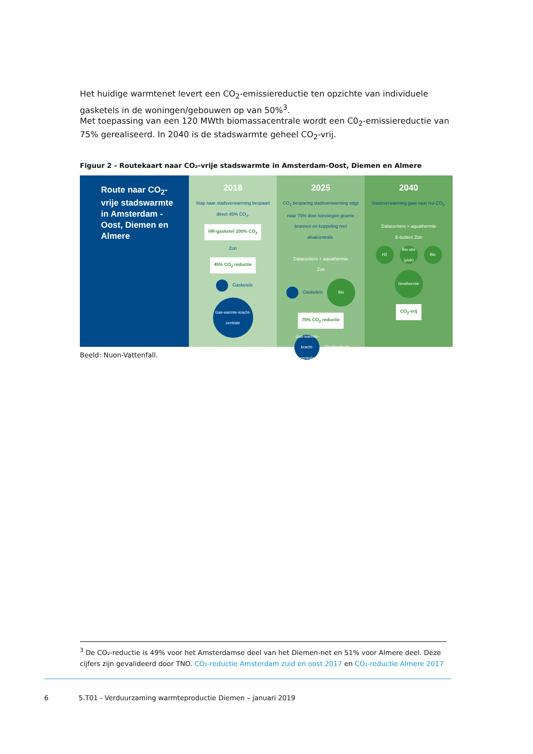Het huidige warmtenet levert een CO<sub>2</sub>-emissiereductie ten opzichte van individuele gasketels in de woningen/gebouwen op van 50%<sup>3</sup>.
Met toepassing van een 120 MWth biomassacentrale wordt een C0<sub>2</sub>-emissiereductie van 75% gerealiseerd. In 2040 is de stadswarmte geheel CO<sub>2</sub>-vrij.
Figuur 2 - Routekaart naar CO₂-vrije stadswarmte in Amsterdam-Oost, Diemen en Almere
Route naar CO<sub>2</sub>-vrije stadswarmte in Amsterdam -Oost, Diemen en Almere
2018
Stap naar stadsverwarming bespaart direct 45% CO<sub>2</sub>.
HR-gasketel 100% CO<sub>2</sub>
Zon
45% CO<sub>2</sub> reductie
Gasketels
Gas-warmte-kracht-centrale
2025
CO<sub>2</sub> besparing stadsverwarming stijgt naar 75% door toevoegen groene bronnen en koppeling met afvalcentrale.
Datacenters + aquathermie
Zon
Gasketels Bio
75% CO<sub>2</sub> reductie
Gas-warmte-kracht-centrale Afvalcentrale
2040
Stadsverwarming gaat naar nul CO<sub>2</sub>.
Datacenters + aquathermie
E-boilers Zon
H2 Bio-olie (piek) Bio
Geothermie
CO<sub>2</sub>-vrij
Beeld: Nuon-Vattenfall.
<sup>3</sup> De CO₂-reductie is 49% voor het Amsterdamse deel van het Diemen-net en 51% voor Almere deel. Deze cijfers zijn gevalideerd door TNO. CO₂-reductie Amsterdam zuid en oost 2017 en CO₂-reductie Almere 2017
6 5.T01 - Verduurzaming warmteproductie Diemen – januari 2019